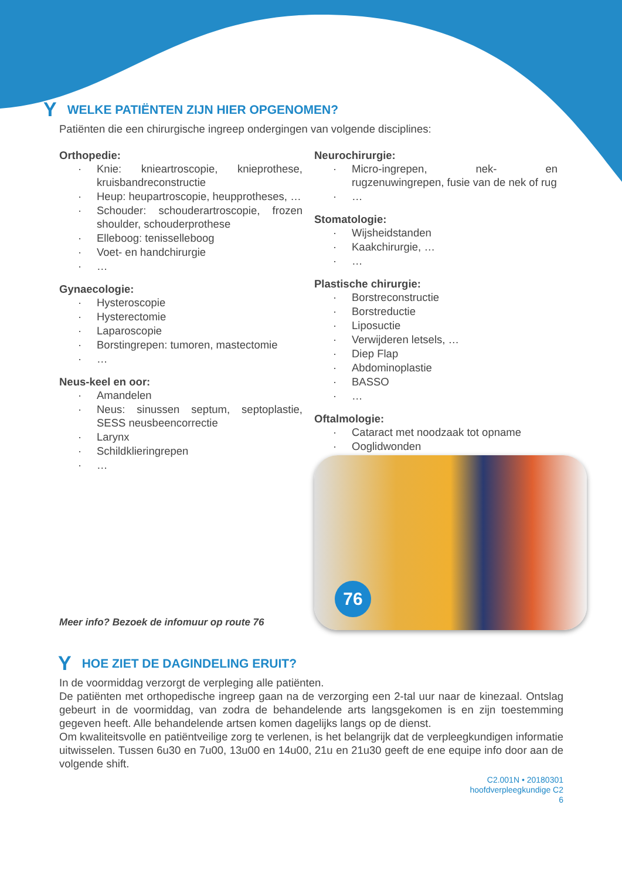Y WELKE PATIËNTEN ZIJN HIER OPGENOMEN?
Patiënten die een chirurgische ingreep ondergingen van volgende disciplines:
Orthopedie:
· Knie: knieartroscopie, knieprothese, kruisbandreconstructie
· Heup: heupartroscopie, heupprotheses, …
· Schouder: schouderartroscopie, frozen shoulder, schouderprothese
· Elleboog: tenisselleboog
· Voet- en handchirurgie
· …
Gynaecologie:
· Hysteroscopie
· Hysterectomie
· Laparoscopie
· Borstingrepen: tumoren, mastectomie
· …
Neus-keel en oor:
· Amandelen
· Neus: sinussen septum, septoplastie, SESS neusbeencorrectie
· Larynx
· Schildklieringrepen
· …
Meer info? Bezoek de infomuur op route 76
Neurochirurgie:
· Micro-ingrepen, nek- en rugzenuwingrepen, fusie van de nek of rug
· …
Stomatologie:
· Wijsheidstanden
· Kaakchirurgie, …
· …
Plastische chirurgie:
· Borstreconstructie
· Borstreductie
· Liposuctie
· Verwijderen letsels, …
· Diep Flap
· Abdominoplastie
· BASSO
· …
Oftalmologie:
· Cataract met noodzaak tot opname
· Ooglidwonden
76
Y HOE ZIET DE DAGINDELING ERUIT?
In de voormiddag verzorgt de verpleging alle patiënten.
De patiënten met orthopedische ingreep gaan na de verzorging een 2-tal uur naar de kinezaal. Ontslag gebeurt in de voormiddag, van zodra de behandelende arts langsgekomen is en zijn toestemming gegeven heeft. Alle behandelende artsen komen dagelijks langs op de dienst.
Om kwaliteitsvolle en patiëntveilige zorg te verlenen, is het belangrijk dat de verpleegkundigen informatie uitwisselen. Tussen 6u30 en 7u00, 13u00 en 14u00, 21u en 21u30 geeft de ene equipe info door aan de volgende shift.
C2.001N • 20180301
hoofdverpleegkundige C2
6